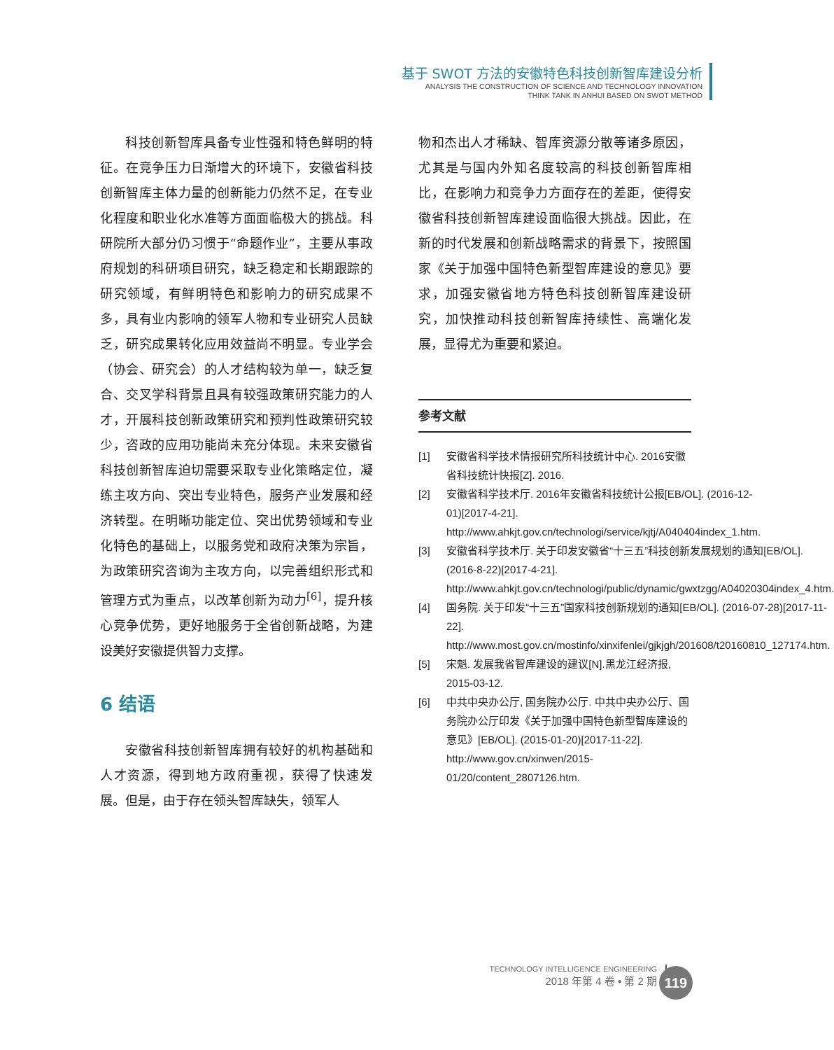基于 SWOT 方法的安徽特色科技创新智库建设分析
ANALYSIS THE CONSTRUCTION OF SCIENCE AND TECHNOLOGY INNOVATION
THINK TANK IN ANHUI BASED ON SWOT METHOD
科技创新智库具备专业性强和特色鲜明的特征。在竞争压力日渐增大的环境下，安徽省科技创新智库主体力量的创新能力仍然不足，在专业化程度和职业化水准等方面面临极大的挑战。科研院所大部分仍习惯于“命题作业”，主要从事政府规划的科研项目研究，缺乏稳定和长期跟踪的研究领域，有鲜明特色和影响力的研究成果不多，具有业内影响的领军人物和专业研究人员缺乏，研究成果转化应用效益尚不明显。专业学会（协会、研究会）的人才结构较为单一，缺乏复合、交叉学科背景且具有较强政策研究能力的人才，开展科技创新政策研究和预判性政策研究较少，咨政的应用功能尚未充分体现。未来安徽省科技创新智库迫切需要采取专业化策略定位，凝练主攻方向、突出专业特色，服务产业发展和经济转型。在明晰功能定位、突出优势领域和专业化特色的基础上，以服务党和政府决策为宗旨，为政策研究咨询为主攻方向，以完善组织形式和管理方式为重点，以改革创新为动力<sup>[6]</sup>，提升核心竞争优势，更好地服务于全省创新战略，为建设美好安徽提供智力支撑。
6 结语
安徽省科技创新智库拥有较好的机构基础和人才资源，得到地方政府重视，获得了快速发展。但是，由于存在领头智库缺失，领军人
物和杰出人才稀缺、智库资源分散等诸多原因，尤其是与国内外知名度较高的科技创新智库相比，在影响力和竞争力方面存在的差距，使得安徽省科技创新智库建设面临很大挑战。因此，在新的时代发展和创新战略需求的背景下，按照国家《关于加强中国特色新型智库建设的意见》要求，加强安徽省地方特色科技创新智库建设研究，加快推动科技创新智库持续性、高端化发展，显得尤为重要和紧迫。
参考文献
[1] 安徽省科学技术情报研究所科技统计中心. 2016安徽省科技统计快报[Z]. 2016.
[2] 安徽省科学技术厅. 2016年安徽省科技统计公报[EB/OL]. (2016-12-01)[2017-4-21]. http://www.ahkjt.gov.cn/technologi/service/kjtj/A040404index_1.htm.
[3] 安徽省科学技术厅. 关于印发安徽省“十三五”科技创新发展规划的通知[EB/OL]. (2016-8-22)[2017-4-21]. http://www.ahkjt.gov.cn/technologi/public/dynamic/gwxtzgg/A04020304index_4.htm.
[4] 国务院. 关于印发“十三五”国家科技创新规划的通知[EB/OL]. (2016-07-28)[2017-11-22]. http://www.most.gov.cn/mostinfo/xinxifenlei/gjkjgh/201608/t20160810_127174.htm.
[5] 宋魁. 发展我省智库建设的建议[N].黑龙江经济报, 2015-03-12.
[6] 中共中央办公厅, 国务院办公厅. 中共中央办公厅、国务院办公厅印发《关于加强中国特色新型智库建设的意见》[EB/OL]. (2015-01-20)[2017-11-22]. http://www.gov.cn/xinwen/2015-01/20/content_2807126.htm.
TECHNOLOGY INTELLIGENCE ENGINEERING
2018 年第 4 卷 • 第 2 期
119